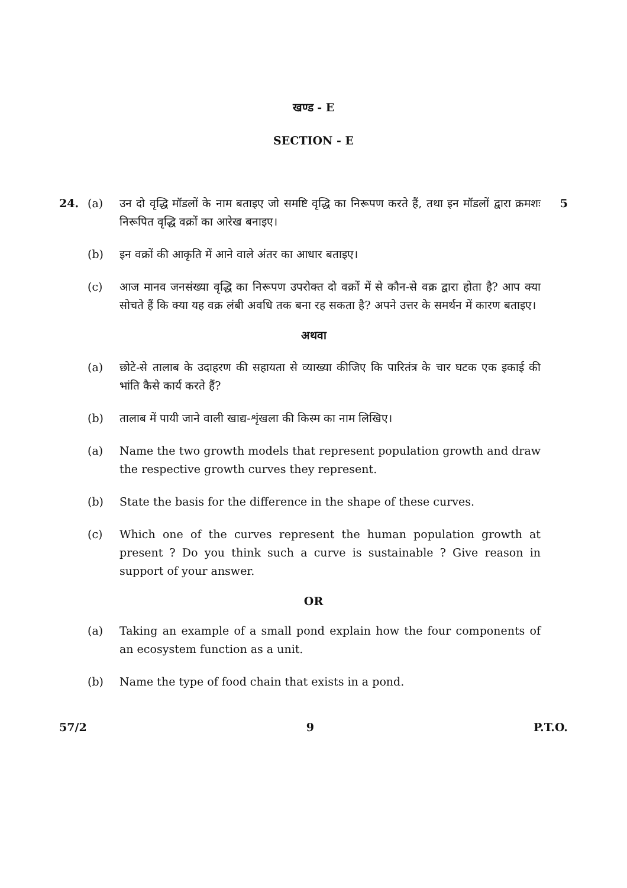खण्ड - E
SECTION - E
24. (a) उन दो वृद्धि मॉडलों के नाम बताइए जो समष्टि वृद्धि का निरूपण करते हैं, तथा इन मॉडलों द्वारा क्रमशः निरूपित वृद्धि वक्रों का आरेख बनाइए।
5
(b) इन वक्रों की आकृति में आने वाले अंतर का आधार बताइए।
(c) आज मानव जनसंख्या वृद्धि का निरूपण उपरोक्त दो वक्रों में से कौन-से वक्र द्वारा होता है? आप क्या सोचते हैं कि क्या यह वक्र लंबी अवधि तक बना रह सकता है? अपने उत्तर के समर्थन में कारण बताइए।
अथवा
(a) छोटे-से तालाब के उदाहरण की सहायता से व्याख्या कीजिए कि पारितंत्र के चार घटक एक इकाई की भांति कैसे कार्य करते हैं?
(b) तालाब में पायी जाने वाली खाद्य-शृंखला की किस्म का नाम लिखिए।
(a) Name the two growth models that represent population growth and draw the respective growth curves they represent.
(b) State the basis for the difference in the shape of these curves.
(c) Which one of the curves represent the human population growth at present ? Do you think such a curve is sustainable ? Give reason in support of your answer.
OR
(a) Taking an example of a small pond explain how the four components of an ecosystem function as a unit.
(b) Name the type of food chain that exists in a pond.
57/2 9 P.T.O.